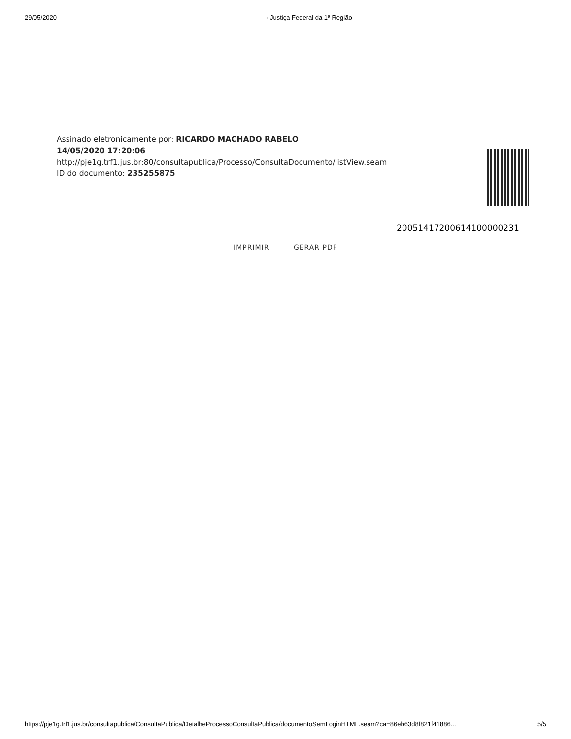29/05/2020 · Justiça Federal da 1ª Região
Assinado eletronicamente por: RICARDO MACHADO RABELO
14/05/2020 17:20:06
http://pje1g.trf1.jus.br:80/consultapublica/Processo/ConsultaDocumento/listView.seam
ID do documento: 235255875
20051417200614100000231
IMPRIMIR GERAR PDF
https://pje1g.trf1.jus.br/consultapublica/ConsultaPublica/DetalheProcessoConsultaPublica/documentoSemLoginHTML.seam?ca=86eb63d8f821f41886…
5/5